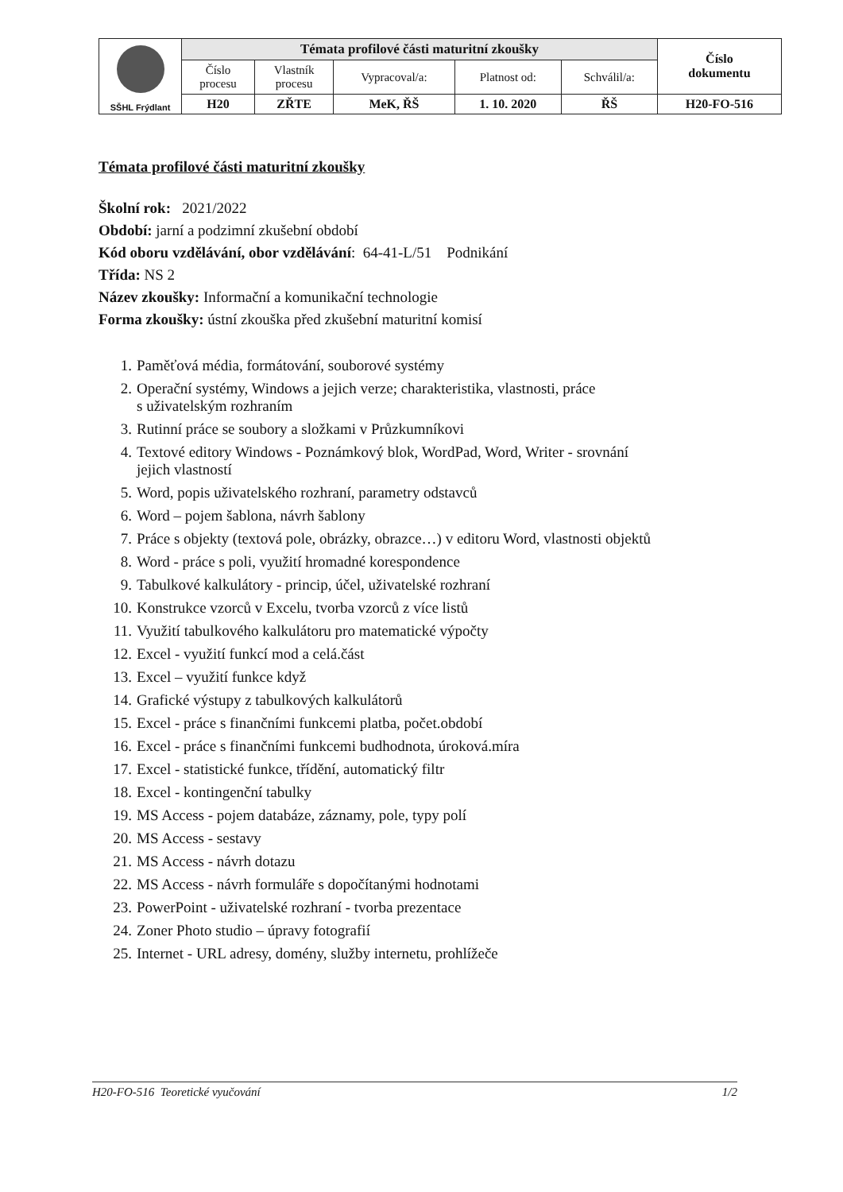| SŠHL Frýdlant | Témata profilové části maturitní zkoušky | | | | | Číslo dokumentu |
| | Číslo procesu | Vlastník procesu | Vypracoval/a: | Platnost od: | Schválil/a: | |
| | H20 | ZŘTE | MeK, ŘŠ | 1. 10. 2020 | ŘŠ | H20-FO-516 |
Témata profilové části maturitní zkoušky
Školní rok: 2021/2022
Období: jarní a podzimní zkušební období
Kód oboru vzdělávání, obor vzdělávání: 64-41-L/51 Podnikání
Třída: NS 2
Název zkoušky: Informační a komunikační technologie
Forma zkoušky: ústní zkouška před zkušební maturitní komisí
1. Paměťová média, formátování, souborové systémy
2. Operační systémy, Windows a jejich verze; charakteristika, vlastnosti, práce
s uživatelským rozhraním
3. Rutinní práce se soubory a složkami v Průzkumníkovi
4. Textové editory Windows - Poznámkový blok, WordPad, Word, Writer - srovnání
jejich vlastností
5. Word, popis uživatelského rozhraní, parametry odstavců
6. Word – pojem šablona, návrh šablony
7. Práce s objekty (textová pole, obrázky, obrazce…) v editoru Word, vlastnosti objektů
8. Word - práce s poli, využití hromadné korespondence
9. Tabulkové kalkulátory - princip, účel, uživatelské rozhraní
10. Konstrukce vzorců v Excelu, tvorba vzorců z více listů
11. Využití tabulkového kalkulátoru pro matematické výpočty
12. Excel - využití funkcí mod a celá.část
13. Excel – využití funkce když
14. Grafické výstupy z tabulkových kalkulátorů
15. Excel - práce s finančními funkcemi platba, počet.období
16. Excel - práce s finančními funkcemi budhodnota, úroková.míra
17. Excel - statistické funkce, třídění, automatický filtr
18. Excel - kontingenční tabulky
19. MS Access - pojem databáze, záznamy, pole, typy polí
20. MS Access - sestavy
21. MS Access - návrh dotazu
22. MS Access - návrh formuláře s dopočítanými hodnotami
23. PowerPoint - uživatelské rozhraní - tvorba prezentace
24. Zoner Photo studio – úpravy fotografií
25. Internet - URL adresy, domény, služby internetu, prohlížeče
H20-FO-516 Teoretické vyučování 1/2